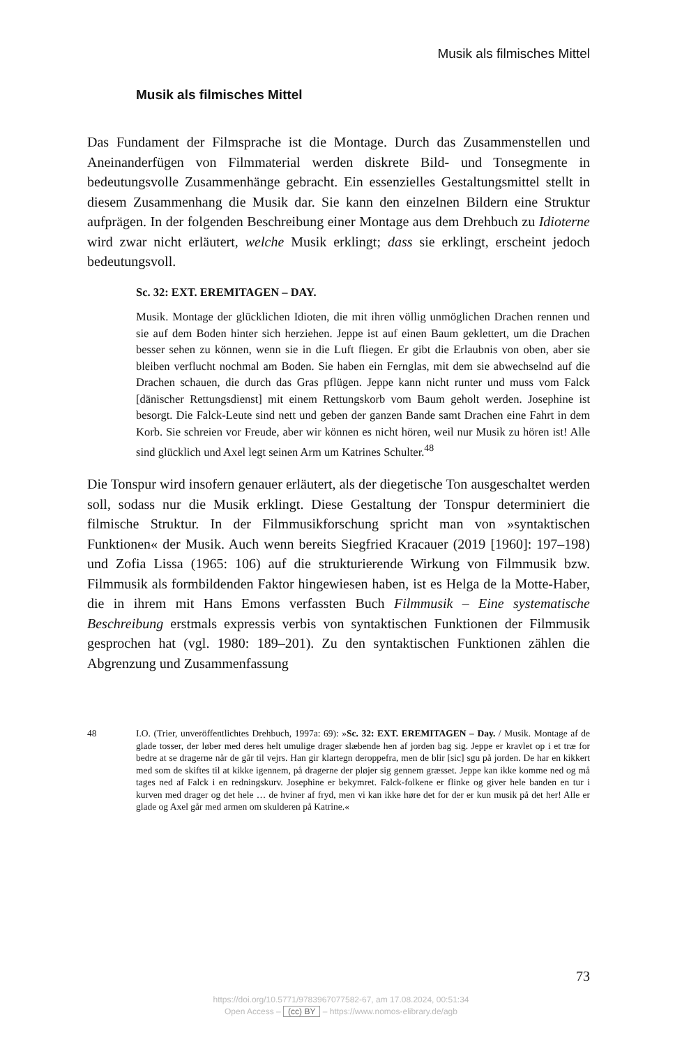Musik als filmisches Mittel
Musik als filmisches Mittel
Das Fundament der Filmsprache ist die Montage. Durch das Zusammenstellen und Aneinanderfügen von Filmmaterial werden diskrete Bild- und Tonsegmente in bedeutungsvolle Zusammenhänge gebracht. Ein essenzielles Gestaltungsmittel stellt in diesem Zusammenhang die Musik dar. Sie kann den einzelnen Bildern eine Struktur aufprägen. In der folgenden Beschreibung einer Montage aus dem Drehbuch zu Idioterne wird zwar nicht erläutert, welche Musik erklingt; dass sie erklingt, erscheint jedoch bedeutungsvoll.
Sc. 32: EXT. EREMITAGEN – DAY.
Musik. Montage der glücklichen Idioten, die mit ihren völlig unmöglichen Drachen rennen und sie auf dem Boden hinter sich herziehen. Jeppe ist auf einen Baum geklettert, um die Drachen besser sehen zu können, wenn sie in die Luft fliegen. Er gibt die Erlaubnis von oben, aber sie bleiben verflucht nochmal am Boden. Sie haben ein Fernglas, mit dem sie abwechselnd auf die Drachen schauen, die durch das Gras pflügen. Jeppe kann nicht runter und muss vom Falck [dänischer Rettungsdienst] mit einem Rettungskorb vom Baum geholt werden. Josephine ist besorgt. Die Falck-Leute sind nett und geben der ganzen Bande samt Drachen eine Fahrt in dem Korb. Sie schreien vor Freude, aber wir können es nicht hören, weil nur Musik zu hören ist! Alle sind glücklich und Axel legt seinen Arm um Katrines Schulter.<sup>48</sup>
Die Tonspur wird insofern genauer erläutert, als der diegetische Ton ausgeschaltet werden soll, sodass nur die Musik erklingt. Diese Gestaltung der Tonspur determiniert die filmische Struktur. In der Filmmusikforschung spricht man von »syntaktischen Funktionen« der Musik. Auch wenn bereits Siegfried Kracauer (2019 [1960]: 197–198) und Zofia Lissa (1965: 106) auf die strukturierende Wirkung von Filmmusik bzw. Filmmusik als formbildenden Faktor hingewiesen haben, ist es Helga de la Motte-Haber, die in ihrem mit Hans Emons verfassten Buch Filmmusik – Eine systematische Beschreibung erstmals expressis verbis von syntaktischen Funktionen der Filmmusik gesprochen hat (vgl. 1980: 189–201). Zu den syntaktischen Funktionen zählen die Abgrenzung und Zusammenfassung
48 I.O. (Trier, unveröffentlichtes Drehbuch, 1997a: 69): »Sc. 32: EXT. EREMITAGEN – Day. / Musik. Montage af de glade tosser, der løber med deres helt umulige drager slæbende hen af jorden bag sig. Jeppe er kravlet op i et træ for bedre at se dragerne når de går til vejrs. Han gir klartegn deroppefra, men de blir [sic] sgu på jorden. De har en kikkert med som de skiftes til at kikke igennem, på dragerne der pløjer sig gennem græsset. Jeppe kan ikke komme ned og må tages ned af Falck i en redningskurv. Josephine er bekymret. Falck-folkene er flinke og giver hele banden en tur i kurven med drager og det hele … de hviner af fryd, men vi kan ikke høre det for der er kun musik på det her! Alle er glade og Axel går med armen om skulderen på Katrine.«
73
https://doi.org/10.5771/9783967077582-67, am 17.08.2024, 00:51:34
Open Access – (cc) BY – https://www.nomos-elibrary.de/agb